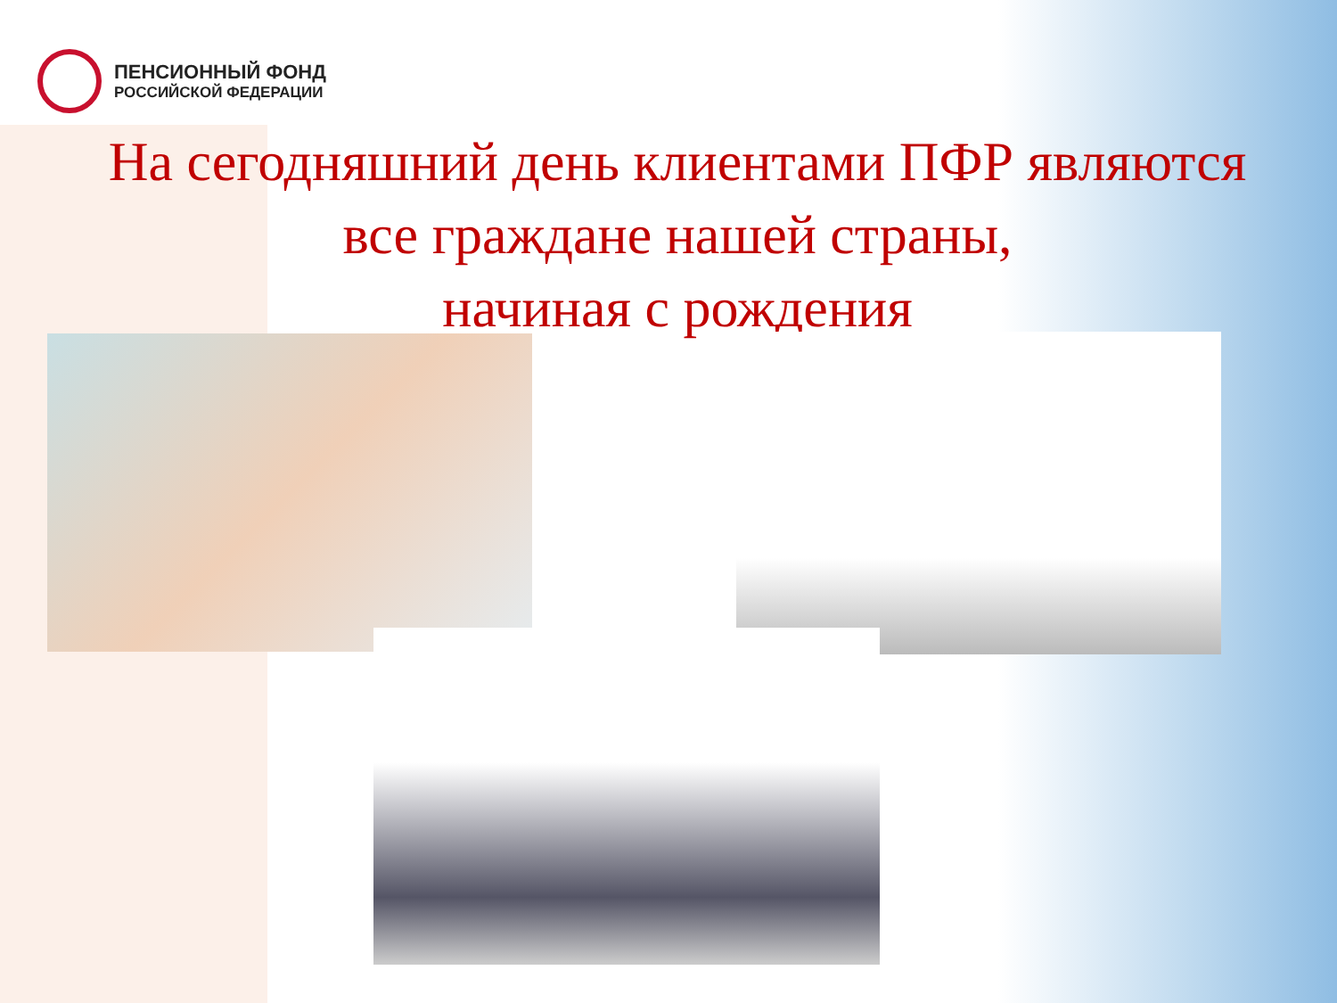ПЕНСИОННЫЙ ФОНД
РОССИЙСКОЙ ФЕДЕРАЦИИ
На сегодняшний день клиентами ПФР являются
все граждане нашей страны,
начиная с рождения